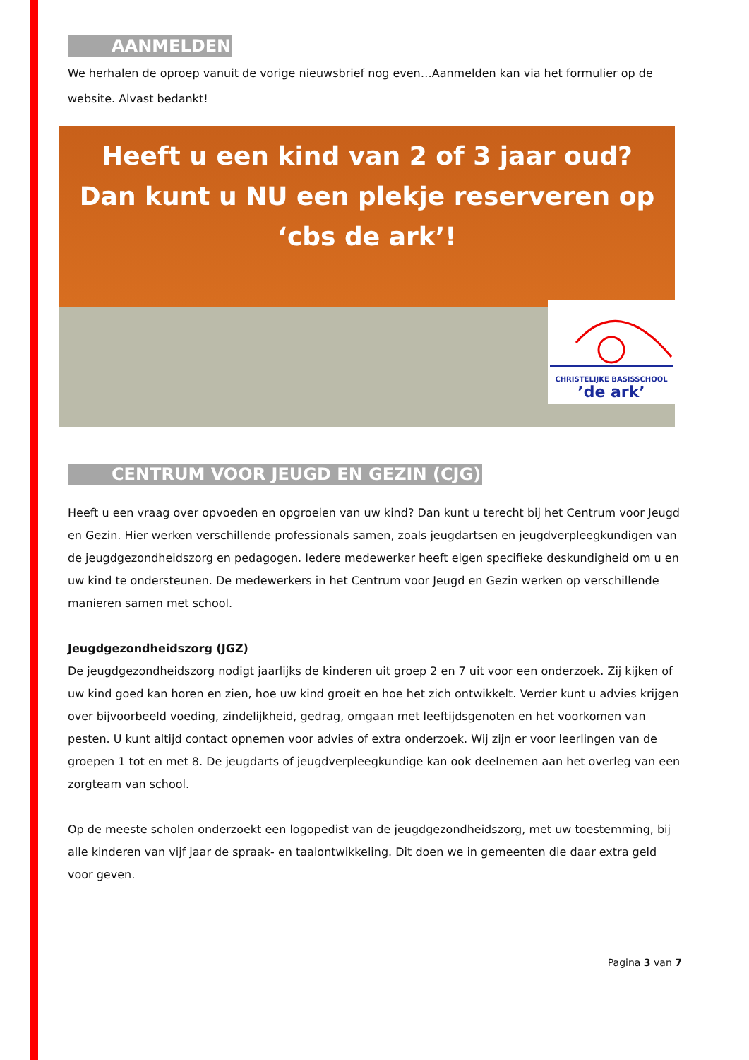AANMELDEN
We herhalen de oproep vanuit de vorige nieuwsbrief nog even…Aanmelden kan via het formulier op de website. Alvast bedankt!
Heeft u een kind van 2 of 3 jaar oud?
Dan kunt u NU een plekje reserveren op
‘cbs de ark’!
CHRISTELIJKE BASISSCHOOL
’de ark’
CENTRUM VOOR JEUGD EN GEZIN (CJG)
Heeft u een vraag over opvoeden en opgroeien van uw kind? Dan kunt u terecht bij het Centrum voor Jeugd en Gezin. Hier werken verschillende professionals samen, zoals jeugdartsen en jeugdverpleegkundigen van de jeugdgezondheidszorg en pedagogen. Iedere medewerker heeft eigen specifieke deskundigheid om u en uw kind te ondersteunen. De medewerkers in het Centrum voor Jeugd en Gezin werken op verschillende manieren samen met school.
Jeugdgezondheidszorg (JGZ)
De jeugdgezondheidszorg nodigt jaarlijks de kinderen uit groep 2 en 7 uit voor een onderzoek. Zij kijken of uw kind goed kan horen en zien, hoe uw kind groeit en hoe het zich ontwikkelt. Verder kunt u advies krijgen over bijvoorbeeld voeding, zindelijkheid, gedrag, omgaan met leeftijdsgenoten en het voorkomen van pesten. U kunt altijd contact opnemen voor advies of extra onderzoek. Wij zijn er voor leerlingen van de groepen 1 tot en met 8. De jeugdarts of jeugdverpleegkundige kan ook deelnemen aan het overleg van een zorgteam van school.
Op de meeste scholen onderzoekt een logopedist van de jeugdgezondheidszorg, met uw toestemming, bij alle kinderen van vijf jaar de spraak- en taalontwikkeling. Dit doen we in gemeenten die daar extra geld voor geven.
Pagina 3 van 7